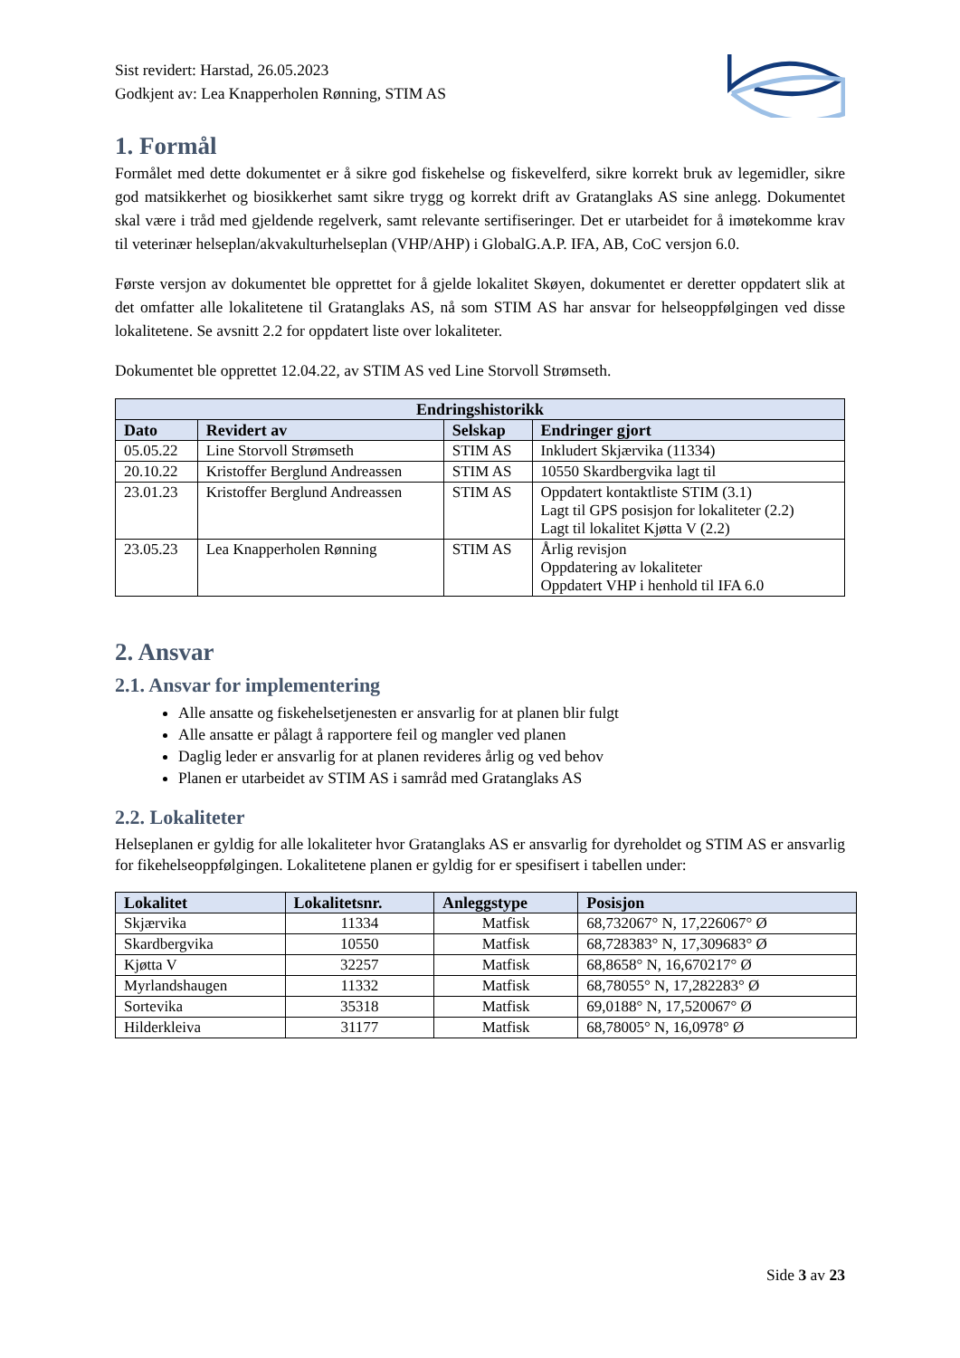Sist revidert: Harstad, 26.05.2023
Godkjent av: Lea Knapperholen Rønning, STIM AS
1. Formål
Formålet med dette dokumentet er å sikre god fiskehelse og fiskevelferd, sikre korrekt bruk av legemidler, sikre god matsikkerhet og biosikkerhet samt sikre trygg og korrekt drift av Gratanglaks AS sine anlegg. Dokumentet skal være i tråd med gjeldende regelverk, samt relevante sertifiseringer. Det er utarbeidet for å imøtekomme krav til veterinær helseplan/akvakulturhelseplan (VHP/AHP) i GlobalG.A.P. IFA, AB, CoC versjon 6.0.
Første versjon av dokumentet ble opprettet for å gjelde lokalitet Skøyen, dokumentet er deretter oppdatert slik at det omfatter alle lokalitetene til Gratanglaks AS, nå som STIM AS har ansvar for helseoppfølgingen ved disse lokalitetene. Se avsnitt 2.2 for oppdatert liste over lokaliteter.
Dokumentet ble opprettet 12.04.22, av STIM AS ved Line Storvoll Strømseth.
| Endringshistorikk | | | |
| --- | --- | --- | --- |
| Dato | Revidert av | Selskap | Endringer gjort |
| 05.05.22 | Line Storvoll Strømseth | STIM AS | Inkludert Skjærvika (11334) |
| 20.10.22 | Kristoffer Berglund Andreassen | STIM AS | 10550 Skardbergvika lagt til |
| 23.01.23 | Kristoffer Berglund Andreassen | STIM AS | Oppdatert kontaktliste STIM (3.1) Lagt til GPS posisjon for lokaliteter (2.2) Lagt til lokalitet Kjøtta V (2.2) |
| 23.05.23 | Lea Knapperholen Rønning | STIM AS | Årlig revisjon Oppdatering av lokaliteter Oppdatert VHP i henhold til IFA 6.0 |
2. Ansvar
2.1. Ansvar for implementering
Alle ansatte og fiskehelsetjenesten er ansvarlig for at planen blir fulgt
Alle ansatte er pålagt å rapportere feil og mangler ved planen
Daglig leder er ansvarlig for at planen revideres årlig og ved behov
Planen er utarbeidet av STIM AS i samråd med Gratanglaks AS
2.2. Lokaliteter
Helseplanen er gyldig for alle lokaliteter hvor Gratanglaks AS er ansvarlig for dyreholdet og STIM AS er ansvarlig for fikehelseoppfølgingen. Lokalitetene planen er gyldig for er spesifisert i tabellen under:
| Lokalitet | Lokalitetsnr. | Anleggstype | Posisjon |
| --- | --- | --- | --- |
| Skjærvika | 11334 | Matfisk | 68,732067° N, 17,226067° Ø |
| Skardbergvika | 10550 | Matfisk | 68,728383° N, 17,309683° Ø |
| Kjøtta V | 32257 | Matfisk | 68,8658° N, 16,670217° Ø |
| Myrlandshaugen | 11332 | Matfisk | 68,78055° N, 17,282283° Ø |
| Sortevika | 35318 | Matfisk | 69,0188° N, 17,520067° Ø |
| Hilderkleiva | 31177 | Matfisk | 68,78005° N, 16,0978° Ø |
Side 3 av 23